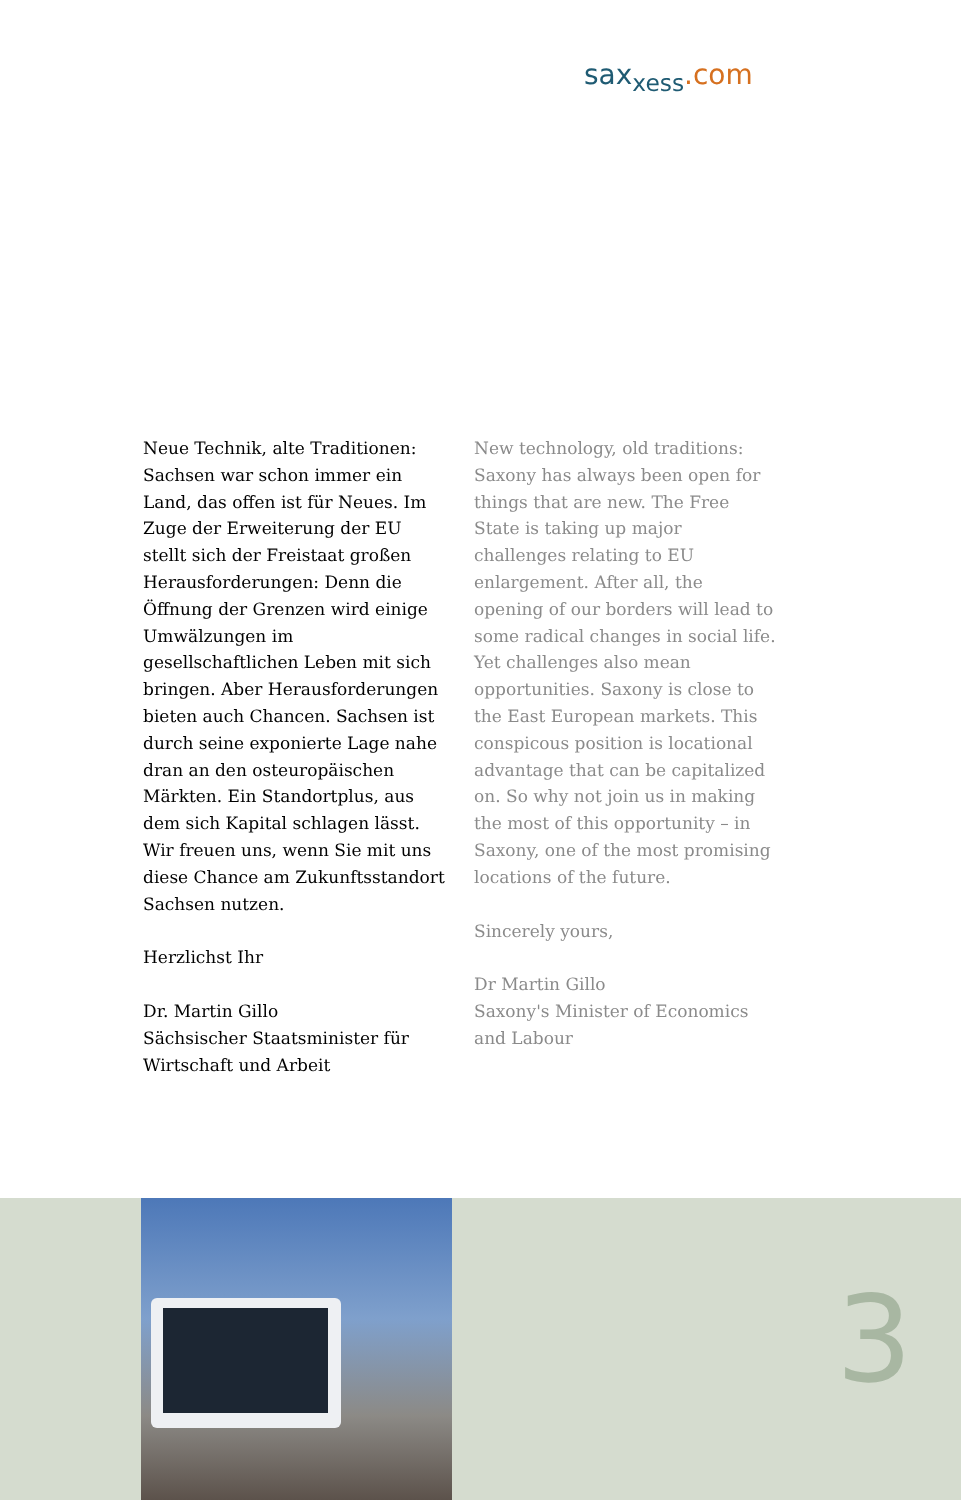sax<sub>xess</sub>.com
Neue Technik, alte Traditionen: Sachsen war schon immer ein Land, das offen ist für Neues. Im Zuge der Erweiterung der EU stellt sich der Freistaat großen Herausforderungen: Denn die Öffnung der Grenzen wird einige Umwälzungen im gesellschaftlichen Leben mit sich bringen. Aber Herausforderungen bieten auch Chancen. Sachsen ist durch seine exponierte Lage nahe dran an den osteuropäischen Märkten. Ein Standortplus, aus dem sich Kapital schlagen lässt. Wir freuen uns, wenn Sie mit uns diese Chance am Zukunftsstandort Sachsen nutzen.
Herzlichst Ihr
Dr. Martin Gillo
Sächsischer Staatsminister für Wirtschaft und Arbeit
New technology, old traditions: Saxony has always been open for things that are new. The Free State is taking up major challenges relating to EU enlargement. After all, the opening of our borders will lead to some radical changes in social life. Yet challenges also mean opportunities. Saxony is close to the East European markets. This conspicous position is locational advantage that can be capitalized on. So why not join us in making the most of this opportunity – in Saxony, one of the most promising locations of the future.
Sincerely yours,
Dr Martin Gillo
Saxony's Minister of Economics and Labour
3